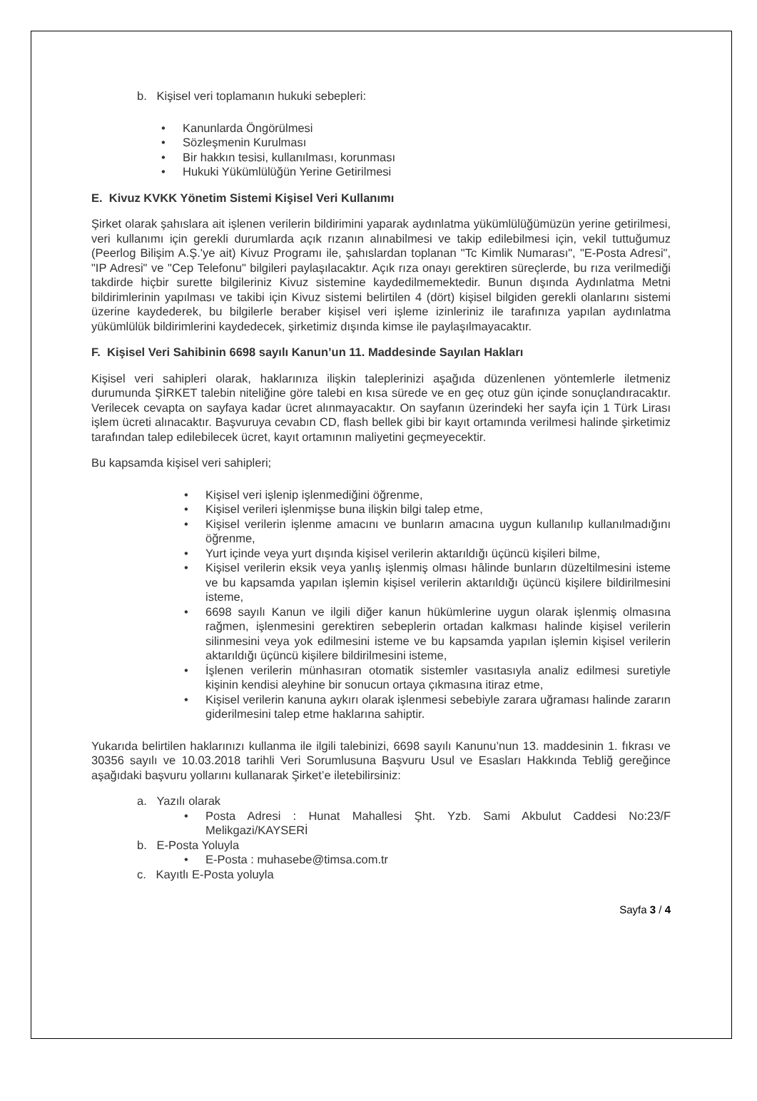b. Kişisel veri toplamanın hukuki sebepleri:
Kanunlarda Öngörülmesi
Sözleşmenin Kurulması
Bir hakkın tesisi, kullanılması, korunması
Hukuki Yükümlülüğün Yerine Getirilmesi
E. Kivuz KVKK Yönetim Sistemi Kişisel Veri Kullanımı
Şirket olarak şahıslara ait işlenen verilerin bildirimini yaparak aydınlatma yükümlülüğümüzün yerine getirilmesi, veri kullanımı için gerekli durumlarda açık rızanın alınabilmesi ve takip edilebilmesi için, vekil tuttuğumuz (Peerlog Bilişim A.Ş.'ye ait) Kivuz Programı ile, şahıslardan toplanan "Tc Kimlik Numarası", "E-Posta Adresi", "IP Adresi" ve "Cep Telefonu" bilgileri paylaşılacaktır. Açık rıza onayı gerektiren süreçlerde, bu rıza verilmediği takdirde hiçbir surette bilgileriniz Kivuz sistemine kaydedilmemektedir. Bunun dışında Aydınlatma Metni bildirimlerinin yapılması ve takibi için Kivuz sistemi belirtilen 4 (dört) kişisel bilgiden gerekli olanlarını sistemi üzerine kaydederek, bu bilgilerle beraber kişisel veri işleme izinleriniz ile tarafınıza yapılan aydınlatma yükümlülük bildirimlerini kaydedecek, şirketimiz dışında kimse ile paylaşılmayacaktır.
F. Kişisel Veri Sahibinin 6698 sayılı Kanun’un 11. Maddesinde Sayılan Hakları
Kişisel veri sahipleri olarak, haklarınıza ilişkin taleplerinizi aşağıda düzenlenen yöntemlerle iletmeniz durumunda ŞİRKET talebin niteliğine göre talebi en kısa sürede ve en geç otuz gün içinde sonuçlandıracaktır. Verilecek cevapta on sayfaya kadar ücret alınmayacaktır. On sayfanın üzerindeki her sayfa için 1 Türk Lirası işlem ücreti alınacaktır. Başvuruya cevabın CD, flash bellek gibi bir kayıt ortamında verilmesi halinde şirketimiz tarafından talep edilebilecek ücret, kayıt ortamının maliyetini geçmeyecektir.
Bu kapsamda kişisel veri sahipleri;
Kişisel veri işlenip işlenmediğini öğrenme,
Kişisel verileri işlenmişse buna ilişkin bilgi talep etme,
Kişisel verilerin işlenme amacını ve bunların amacına uygun kullanılıp kullanılmadığını öğrenme,
Yurt içinde veya yurt dışında kişisel verilerin aktarıldığı üçüncü kişileri bilme,
Kişisel verilerin eksik veya yanlış işlenmiş olması hâlinde bunların düzeltilmesini isteme ve bu kapsamda yapılan işlemin kişisel verilerin aktarıldığı üçüncü kişilere bildirilmesini isteme,
6698 sayılı Kanun ve ilgili diğer kanun hükümlerine uygun olarak işlenmiş olmasına rağmen, işlenmesini gerektiren sebeplerin ortadan kalkması halinde kişisel verilerin silinmesini veya yok edilmesini isteme ve bu kapsamda yapılan işlemin kişisel verilerin aktarıldığı üçüncü kişilere bildirilmesini isteme,
İşlenen verilerin münhasıran otomatik sistemler vasıtasıyla analiz edilmesi suretiyle kişinin kendisi aleyhine bir sonucun ortaya çıkmasına itiraz etme,
Kişisel verilerin kanuna aykırı olarak işlenmesi sebebiyle zarara uğraması halinde zararın giderilmesini talep etme haklarına sahiptir.
Yukarıda belirtilen haklarınızı kullanma ile ilgili talebinizi, 6698 sayılı Kanunu’nun 13. maddesinin 1. fıkrası ve 30356 sayılı ve 10.03.2018 tarihli Veri Sorumlusuna Başvuru Usul ve Esasları Hakkında Tebliğ gereğince aşağıdaki başvuru yollarını kullanarak Şirket’e iletebilirsiniz:
a. Yazılı olarak
Posta Adresi : Hunat Mahallesi Şht. Yzb. Sami Akbulut Caddesi No:23/F Melikgazi/KAYSERİ
b. E-Posta Yoluyla
E-Posta : muhasebe@timsa.com.tr
c. Kayıtlı E-Posta yoluyla
Sayfa 3 / 4